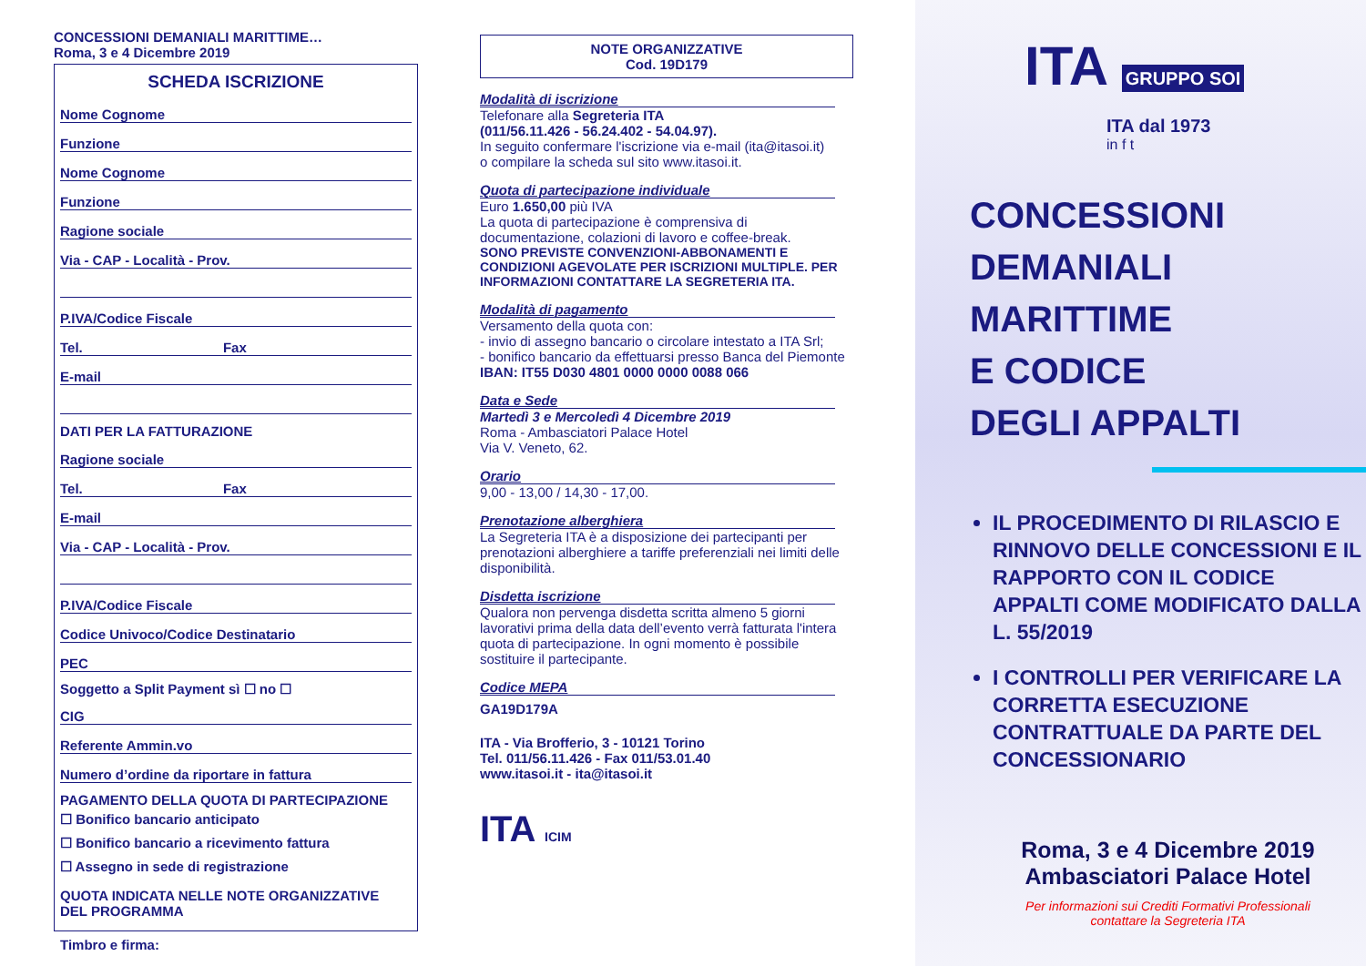CONCESSIONI DEMANIALI MARITTIME…
Roma, 3 e 4 Dicembre 2019
SCHEDA ISCRIZIONE
Nome Cognome
Funzione
Nome Cognome
Funzione
Ragione sociale
Via - CAP - Località - Prov.
P.IVA/Codice Fiscale
Tel. Fax
E-mail
DATI PER LA FATTURAZIONE
Ragione sociale
Tel. Fax
E-mail
Via - CAP - Località - Prov.
P.IVA/Codice Fiscale
Codice Univoco/Codice Destinatario
PEC
Soggetto a Split Payment sì ☐ no ☐
CIG
Referente Ammin.vo
Numero d’ordine da riportare in fattura
PAGAMENTO DELLA QUOTA DI PARTECIPAZIONE
☐ Bonifico bancario anticipato
☐ Bonifico bancario a ricevimento fattura
☐ Assegno in sede di registrazione
QUOTA INDICATA NELLE NOTE ORGANIZZATIVE
DEL PROGRAMMA
Timbro e firma:
NOTE ORGANIZZATIVE
Cod. 19D179
Modalità di iscrizione
Telefonare alla Segreteria ITA
(011/56.11.426 - 56.24.402 - 54.04.97).
In seguito confermare l'iscrizione via e-mail (ita@itasoi.it)
o compilare la scheda sul sito www.itasoi.it.
Quota di partecipazione individuale
Euro 1.650,00 più IVA
La quota di partecipazione è comprensiva di documentazione, colazioni di lavoro e coffee-break.
SONO PREVISTE CONVENZIONI-ABBONAMENTI E CONDIZIONI AGEVOLATE PER ISCRIZIONI MULTIPLE. PER INFORMAZIONI CONTATTARE LA SEGRETERIA ITA.
Modalità di pagamento
Versamento della quota con:
- invio di assegno bancario o circolare intestato a ITA Srl;
- bonifico bancario da effettuarsi presso Banca del Piemonte IBAN: IT55 D030 4801 0000 0000 0088 066
Data e Sede
Martedì 3 e Mercoledì 4 Dicembre 2019
Roma - Ambasciatori Palace Hotel
Via V. Veneto, 62.
Orario
9,00 - 13,00 / 14,30 - 17,00.
Prenotazione alberghiera
La Segreteria ITA è a disposizione dei partecipanti per prenotazioni alberghiere a tariffe preferenziali nei limiti delle disponibilità.
Disdetta iscrizione
Qualora non pervenga disdetta scritta almeno 5 giorni lavorativi prima della data dell’evento verrà fatturata l'intera quota di partecipazione. In ogni momento è possibile sostituire il partecipante.
Codice MEPA
GA19D179A
ITA - Via Brofferio, 3 - 10121 Torino
Tel. 011/56.11.426 - Fax 011/53.01.40
www.itasoi.it - ita@itasoi.it
ITA ICIM
ITA GRUPPO SOI
ITA dal 1973
in f t
CONCESSIONI
DEMANIALI MARITTIME
E CODICE
DEGLI APPALTI
IL PROCEDIMENTO DI RILASCIO E RINNOVO DELLE CONCESSIONI E IL RAPPORTO CON IL CODICE APPALTI COME MODIFICATO DALLA L. 55/2019
I CONTROLLI PER VERIFICARE LA CORRETTA ESECUZIONE CONTRATTUALE DA PARTE DEL CONCESSIONARIO
Roma, 3 e 4 Dicembre 2019
Ambasciatori Palace Hotel
Per informazioni sui Crediti Formativi Professionali
contattare la Segreteria ITA